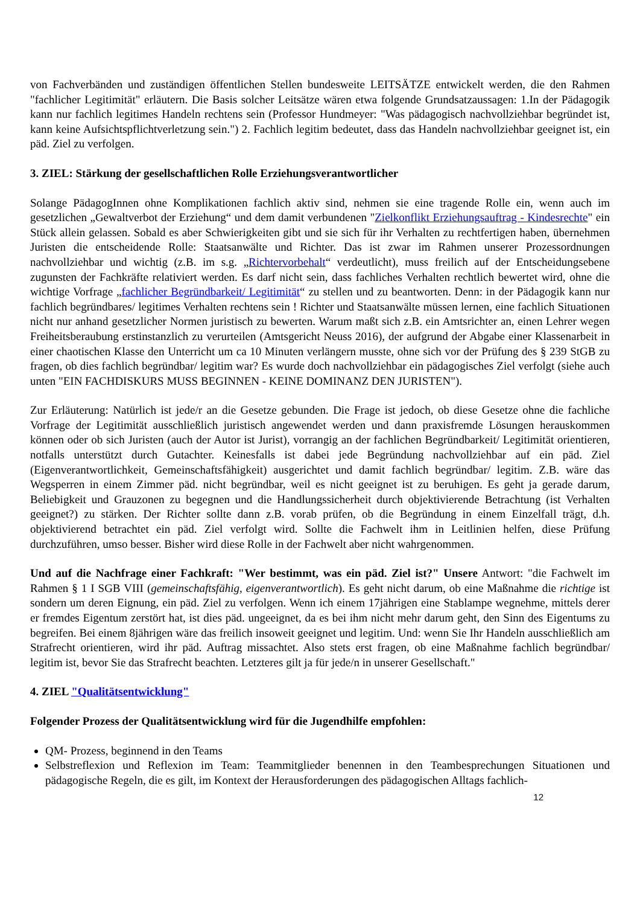von Fachverbänden und zuständigen öffentlichen Stellen bundesweite LEITSÄTZE entwickelt werden, die den Rahmen "fachlicher Legitimität" erläutern. Die Basis solcher Leitsätze wären etwa folgende Grundsatzaussagen: 1.In der Pädagogik kann nur fachlich legitimes Handeln rechtens sein (Professor Hundmeyer: "Was pädagogisch nachvollziehbar begründet ist, kann keine Aufsichtspflichtverletzung sein.") 2. Fachlich legitim bedeutet, dass das Handeln nachvollziehbar geeignet ist, ein päd. Ziel zu verfolgen.
3. ZIEL: Stärkung der gesellschaftlichen Rolle Erziehungsverantwortlicher
Solange PädagogInnen ohne Komplikationen fachlich aktiv sind, nehmen sie eine tragende Rolle ein, wenn auch im gesetzlichen „Gewaltverbot der Erziehung“ und dem damit verbundenen "Zielkonflikt Erziehungsauftrag - Kindesrechte" ein Stück allein gelassen. Sobald es aber Schwierigkeiten gibt und sie sich für ihr Verhalten zu rechtfertigen haben, übernehmen Juristen die entscheidende Rolle: Staatsanwälte und Richter. Das ist zwar im Rahmen unserer Prozessordnungen nachvollziehbar und wichtig (z.B. im s.g. „Richtervorbehalt“ verdeutlicht), muss freilich auf der Entscheidungsebene zugunsten der Fachkräfte relativiert werden. Es darf nicht sein, dass fachliches Verhalten rechtlich bewertet wird, ohne die wichtige Vorfrage „fachlicher Begründbarkeit/ Legitimität“ zu stellen und zu beantworten. Denn: in der Pädagogik kann nur fachlich begründbares/ legitimes Verhalten rechtens sein ! Richter und Staatsanwälte müssen lernen, eine fachlich Situationen nicht nur anhand gesetzlicher Normen juristisch zu bewerten. Warum maßt sich z.B. ein Amtsrichter an, einen Lehrer wegen Freiheitsberaubung erstinstanzlich zu verurteilen (Amtsgericht Neuss 2016), der aufgrund der Abgabe einer Klassenarbeit in einer chaotischen Klasse den Unterricht um ca 10 Minuten verlängern musste, ohne sich vor der Prüfung des § 239 StGB zu fragen, ob dies fachlich begründbar/ legitim war? Es wurde doch nachvollziehbar ein pädagogisches Ziel verfolgt (siehe auch unten "EIN FACHDISKURS MUSS BEGINNEN - KEINE DOMINANZ DEN JURISTEN").
Zur Erläuterung: Natürlich ist jede/r an die Gesetze gebunden. Die Frage ist jedoch, ob diese Gesetze ohne die fachliche Vorfrage der Legitimität ausschließlich juristisch angewendet werden und dann praxisfremde Lösungen herauskommen können oder ob sich Juristen (auch der Autor ist Jurist), vorrangig an der fachlichen Begründbarkeit/ Legitimität orientieren, notfalls unterstützt durch Gutachter. Keinesfalls ist dabei jede Begründung nachvollziehbar auf ein päd. Ziel (Eigenverantwortlichkeit, Gemeinschaftsfähigkeit) ausgerichtet und damit fachlich begründbar/ legitim. Z.B. wäre das Wegsperren in einem Zimmer päd. nicht begründbar, weil es nicht geeignet ist zu beruhigen. Es geht ja gerade darum, Beliebigkeit und Grauzonen zu begegnen und die Handlungssicherheit durch objektivierende Betrachtung (ist Verhalten geeignet?) zu stärken. Der Richter sollte dann z.B. vorab prüfen, ob die Begründung in einem Einzelfall trägt, d.h. objektivierend betrachtet ein päd. Ziel verfolgt wird. Sollte die Fachwelt ihm in Leitlinien helfen, diese Prüfung durchzuführen, umso besser. Bisher wird diese Rolle in der Fachwelt aber nicht wahrgenommen.
Und auf die Nachfrage einer Fachkraft: "Wer bestimmt, was ein päd. Ziel ist?" Unsere Antwort: "die Fachwelt im Rahmen § 1 I SGB VIII (gemeinschaftsfähig, eigenverantwortlich). Es geht nicht darum, ob eine Maßnahme die richtige ist sondern um deren Eignung, ein päd. Ziel zu verfolgen. Wenn ich einem 17jährigen eine Stablampe wegnehme, mittels derer er fremdes Eigentum zerstört hat, ist dies päd. ungeeignet, da es bei ihm nicht mehr darum geht, den Sinn des Eigentums zu begreifen. Bei einem 8jährigen wäre das freilich insoweit geeignet und legitim. Und: wenn Sie Ihr Handeln ausschließlich am Strafrecht orientieren, wird ihr päd. Auftrag missachtet. Also stets erst fragen, ob eine Maßnahme fachlich begründbar/ legitim ist, bevor Sie das Strafrecht beachten. Letzteres gilt ja für jede/n in unserer Gesellschaft."
4. ZIEL "Qualitätsentwicklung"
Folgender Prozess der Qualitätsentwicklung wird für die Jugendhilfe empfohlen:
QM- Prozess, beginnend in den Teams
Selbstreflexion und Reflexion im Team: Teammitglieder benennen in den Teambesprechungen Situationen und pädagogische Regeln, die es gilt, im Kontext der Herausforderungen des pädagogischen Alltags fachlich-
12